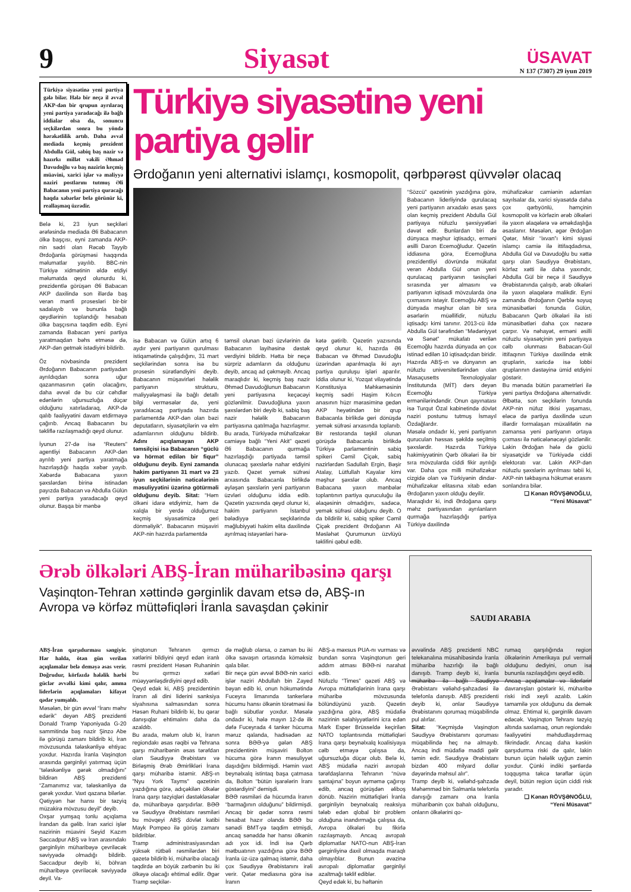9
Siyasət
ÜSAVAT
N 137 (7307) 29 iyun 2019
Türkiyə siyasətinə yeni partiya gələ bilər. Hələ bir neçə il əvvəl AKP-dən bir qrupun ayrılaraq yeni partiya yaradacağı ilə bağlı iddialar olsa da, sonuncu seçkilərdən sonra bu yöndə hərəkətlilik artıb. Daha əvvəl mediada keçmiş prezident Abdulla Gül, sabiq baş nazir və hazırkı millət vəkili Əhməd Davudoğlu və baş nazirin keçmiş müavini, xarici işlər və maliyyə naziri postlarını tutmuş Əli Babacanın yeni partiya quracağı haqda xəbərlər belə görünür ki, reallaşmaq üzrədir.
Belə ki, 23 iyun seçkiləri ərəfəsində mediada Əli Babacanın ölkə başçısı, eyni zamanda AKP-nin sədri olan Rəcəb Tayyib Ərdoğanla görüşməsi haqqında məlumatlar yayılıb. BBC-nin Türkiyə xidmətinin əldə etdiyi məlumatda qeyd olunurdu ki, prezidentlə görüşən Əli Babacan AKP daxilində son illərdə baş verən mənfi prosesləri bir-bir sadalayıb və bununla bağlı qeydlərinin toplandığı hesabatı ölkə başçısına təqdim edib. Eyni zamanda Babacan yeni partiya yaratmaqdan bəhs etməsə də, AKP-dən getmək istədiyini bildirib.
Öz növbəsində prezident Ərdoğanın Babacanın partiyadan ayrıldıqdan sonra uğur qazanmasının çətin olacağını, daha əvvəl də bu cür cəhdlər edənlərin uğursuzluğa düçar olduğunu xatırladaraq, AKP-də qalıb fəaliyyətini davam etdirməyə çağırıb. Ancaq Babacanın bu təkliflə razılaşmadığı qeyd olunur.
İyunun 27-də isə “Reuters” agentliyi Babacanın AKP-dən ayrılıb yeni partiya yaratmağa hazırlaşdığı haqda xəbər yayıb. Xəbərdə Babacana yaxın şəxslərdən birinə istinadən payızda Babacan və Abdulla Gülün yeni partiya yaradacağı qeyd olunur. Başqa bir mənbə
Türkiyə siyasətinə yeni partiya gəlir
Ərdoğanın yeni alternativi islamçı, kosmopolit, qərbpərəst qüvvələr olacaq
isə Babacan və Gülün artıq 6 aydır yeni partiyanın qurulması istiqamətində çalışdığını, 31 mart seçkilərindən sonra isə bu prosesin sürətləndiyini deyib. Babacanın müşavirləri hələlik partiyanın strukturu, maliyyələşməsi ilə bağlı detallı bilgi verməsələr də, yeni yaradılacaq partiyada hazırda parlamentdə AKP-dən olan bəzi deputatların, siyasətçilərin və elm adamlarının olduğunu bildirib. Adını açıqlamayan AKP təmsilçisi isə Babacanın “güclü və hörmət edilən bir fiqur” olduğunu deyib. Eyni zamanda hakim partiyanın 31 mart və 23 iyun seçkilərinin nəticələrinin məsuliyyətini üzərinə götürməli olduğunu deyib. Sitat: “Həm ölkəni idarə etdiyimiz, həm də xalqla bir yerdə olduğumuz keçmiş siyasətimizə geri dönməliyik”. Babacanın müşaviri AKP-nin hazırda parlamentdə
təmsil olunan bəzi üzvlərinin də Babacanın layihəsinə dəstək verdiyini bildirib. Hətta bir neçə sürpriz adamların da olduğunu deyib, ancaq ad çəkməyib. Ancaq maraqlıdır ki, keçmiş baş nazir Əhməd Davudoğlunun Babacanın yeni partiyasına keçəcəyi gözlənilmir. Davudoğluna yaxın şəxslərdən biri deyib ki, sabiq baş nazir hələlik Babacanın partiyasına qatılmağa hazırlaşmır. Bu arada, Türkiyədə mühafizəkar camiəyə bağlı “Yeni Akit” qəzeti Əli Babacanın qurmağa hazırlaşdığı partiyada təmsil olunacaq şəxslərlə nahar etdiyini yazıb. Qəzet yemək süfrəsi arxasında Babacanla birlikdə əyləşən şəxslərin yeni partiyanın üzvləri olduğunu iddia edib. Qəzetin yazısında qeyd olunur ki, hakim partiyanın İstanbul bələdiyyə seçkilərində məğlubiyyəti hakim elita daxilində ayrılmaq istəyənləri hərə-
kətə gətirib. Qəzetin yazısında qeyd olunur ki, hazırda Əli Babacan və Əhməd Davudoğlu üzərindən aparılmaqla iki ayrı partiya quruluşu işləri aparılır. İddia olunur ki, Yozqat vilayətində Konstitusiya Məhkəməsinin keçmiş sədri Haşim Kılıcın anasının hüzr mərasiminə gedən AKP heyətindən bir qrup Babacanla birlikdə geri dönüşdə yemək süfrəsi arxasında toplanıb. Bir restoranda təşkil olunan görüşdə Babacanla birlikdə Türkiyə parlamentinin sabiq spikeri Cəmil Çiçək, sabiq nazirlərdən Sadullah Ergin, Bəşir Atalay, Lütfullah Kayalar kimi məşhur şəxslər olub. Ancaq Babacana yaxın mənbələr toplantının partiya quruculuğu ilə əlaqəsinin olmadığını, sadəcə, yemək süfrəsi olduğunu deyib. O da bildirilir ki, sabiq spiker Cəmil Çiçək prezident Ərdoğanın Ali Məsləhət Qurumunun üzvlüyü təklifini qəbul edib.
“Sözcü” qəzetinin yazdığına görə, Babacanın liderliyində qurulacaq yeni partiyanın arxadakı əsas şəxs olan keçmiş prezident Abdulla Gül partiyaya nüfuzlu şəxsiyyətləri dəvət edir. Bunlardan biri də dünyaca məşhur iqtisadçı, erməni əsilli Daron Ecemoğludur. Qəzetin iddiasına görə, Ecemoğluna prezidentliyi dövründə mükafat verən Abdulla Gül onun yeni qurulacaq partiyanın təsisçiləri sırasında yer almasını və partiyanın iqtisadi mövzularda önə çıxmasını istəyir. Ecemoğlu ABŞ və dünyada məşhur olan bir sıra əsərlərin müəllifidir, nüfuzlu iqtisadçı kimi tanınır. 2013-cü ildə Abdulla Gül tərəfindən “Mədəniyyət və Sənət” mükafatı verilən Ecemoğlu hazırda dünyada ən çox istinad edilən 10 iqtisadçıdan biridir. Hazırda ABŞ-ın və dünyanın ən nüfuzlu universitetlərindən olan Masaçusetts Texnologiyalar İnstitutunda (MİT) dərs deyən Ecemoğlu Türkiyə ermənilərindəndir. Onun qayınatası isə Turqut Özal kabinetində dövlət naziri postunu tutmuş İsmayıl Özdağlardır.
Məsələ ondadır ki, yeni partiyanın quruculan həssas şəkildə seçilmiş şəxslərdir. Hazırda Türkiyə hakimiyyətinin Qərb ölkələri ilə bir sıra mövzularda ciddi fikir ayrılığı var. Daha çox milli mühafizəkar cizgidə olan və Türkiyənin dindar-mühafizəkar elitasına xitab edən Ərdoğanın yaxın olduğu deyilir.
Maraqlıdır ki, indi Ərdoğana qarşı məhz partiyasından ayrılanların qurmağa hazırlaşdığı partiya Türkiyə daxilində
mühafizəkar camiənin adamları sayılsalar da, xarici siyasətdə daha çox qərbyönlü, həmçinin kosmopolit və körfəzin ərəb ölkələri ilə yaxın əlaqələrə və əməkdaşlığa əsaslanır. Məsələn, əgər Ərdoğan Qətər, Misir “ixvan”ı kimi siyasi islamçı camiə ilə ittifaqdadırsa, Abdulla Gül və Davudoğlu bu xəttə qarşı olan Səudiyyə Ərəbistanı, körfəz xətti ilə daha yaxındır, Abdulla Gül bir neçə il Səudiyyə Ərəbistanında çalışıb, ərəb ölkələri ilə yaxın əlaqələrə malikdir. Eyni zamanda Ərdoğanın Qərblə soyuq münasibətləri fonunda Gülün, Babacanın Qərb ölkələri ilə isti münasibətləri daha çox nəzərə çarpır. Və nəhayət, erməni əsilli nüfuzlu siyasətçinin yeni partiyaya cəlb olunması Babacan-Gül ittifaqının Türkiyə daxilində etnik qruplarin, xaricdə isə lobbi qruplarının dəstəyinə ümid etdiyini göstərir.
Bu mənada bütün parametrləri ilə yeni partiya Ərdoğana alternativdir. Əlbəttə, son seçkilərin fonunda AKP-nin nüfuz itkisi yaşaması, eləcə də partiya daxilində uzun illərdir formalaşan müxalifətin nə zamansa yeni partiyanın ortaya çıxması ilə nəticələnəcəyi gözlənilir. Lakin Ərdoğan hələ də güclü siyasətçidir və Türkiyədə ciddi elektoratı var. Lakin AKP-dən nüfuzlu şəxslərin ayrılması təbii ki, AKP-nin təkbaşına hökumət erasını sonlandıra bilər.
❑ Kənan RÖVŞƏNOĞLU,
“Yeni Müsavat”
Ərəb ölkələri ABŞ-İran müharibəsinə qarşı
Vaşinqton-Tehran xəttində gərginlik davam etsə də, ABŞ-ın Avropa və körfəz müttəfiqləri İranla savaşdan çəkinir
SAUDI ARABIA
ABŞ-İran qarşıdurması səngiyir. Hər halda, ötən gün verilən açıqlamalar belə deməyə əsas verir. Doğrudur, körfəzdə hələlik hərbi güclər əvvəlki kimi qalır, amma liderlərin açıqlamaları kifayət qədər yumşalıb.
Məsələn, bir gün əvvəl “İranı məhv edərik” deyən ABŞ prezidenti Donald Tramp Yaponiyada G-20 sammitində baş nazir Şinzo Abe ilə görüşü zamanı bildirib ki, İran mövzusunda tələskənliyə ehtiyac yoxdur. Hazırda İranla Vaşinqton arasında gərginliyi yatırmaq üçün “tələskənliyə gərək olmadığını” bildirən ABŞ prezidenti “Zamanımız var, tələskənliyə də gərək yoxdur. Vaxt qazana bilərlər. Qətiyyən hər hansı bir təzyiq müzakirə mövzusu deyil” deyib.
Oxşar yumşaq tonlu açıqlama İrandan da gəlib. İran xarici işlər nazirinin müavini Seyid Kazım Səccadpur ABŞ və İran arasındakı gərginliyin müharibəyə çevriləcək səviyyədə olmadığı bildirib. Səccadpur deyib ki, böhran müharibəyə çevriləcək səviyyədə deyil. Va-
şinqtonun Tehranın qırmızı xətlərini bildiyini qeyd edən iranlı rəsmi prezident Həsən Ruhaninin bu qırmızı xətləri müəyyənləşdirdiyini qeyd edib.
Qeyd edək ki, ABŞ prezidentinin İranın ali dini liderini sanksiya siyahısına salmasından sonra Həsən Ruhani bildirib ki, bu qərar danışıqlar ehtimalını daha da azaldıb.
Bu arada, məlum olub ki, İranın regiondakı əsas rəqibi və Tehrana qarşı müharibənin əsas tərəfdarı olan Səudiyyə Ərəbistanı və Birləşmiş Ərəb Əmirlikləri İrana qarşı müharibə istəmir. ABŞ-ın "Nyu York Tayms" qəzetinin yazdığına görə, adıçəkilən ölkələr İrana qarşı təzyiqləri dəstəkləsələr də, müharibəyə qarşıdırlar. BƏƏ və Səudiyyə Ərəbistanı rəsmiləri bu mövqeyi ABŞ dövlət katibi Mayk Pompeo ilə görüş zamanı bildiriblər.
Tramp administrasiyasından yüksək rütbəli rəsmilərdən biri qəzetə bildirib ki, müharibə olacağı təqdirdə ən böyük zərbənin bu iki ölkəyə olacağı ehtimal edilir. Əgər Tramp seçkilər-
də məğlub olarsa, o zaman bu iki ölkə savaşın ortasında köməksiz qala bilər.
Bir neçə gün əvvəl BƏƏ-nin xarici işlər naziri Abdullah bin Zayed bəyan edib ki, onun hökumətində Fuceyra limanında tankerlərə hücumu hansı ölkənin törətməsi ilə bağlı sübutlar yoxdur. Məsələ ondadır ki, hələ mayın 12-də ilk dəfə Fuceyrada 4 tanker hücuma məruz qalanda, hadisədən az sonra BƏƏ-yə gələn ABŞ prezidentinin müşaviri Bolton hücuma görə İranın məsuliyyət daşıdığını bildirmişdi. Həmin vaxt beynəlxalq istintaq başa çatmasa da, Bolton “bütün işarələrin İranı göstərdiyini” demişdi.
BƏƏ rəsmiləri də hücumda İranın “barmağının olduğunu” bildirmişdi. Ancaq bir qədər sonra rəsmi hesabat hazır olanda BƏƏ bu sənədi BMT-yə təqdim etmişdi, ancaq sənəddə hər hansı ölkənin adı yox idi. İndi isə Qərb mətbuatının yazdığına görə BƏƏ İranla üz-üzə qalmaq istəmir, daha çox Səudiyyə Ərəbistanını irəli verir. Qətər mediasına görə isə İranın
ABŞ-a məxsus PUA-nı vurması və bundan sonra Vaşinqtonun geri addım atması BƏƏ-ni narahat edib.
Nüfuzlu “Times” qəzeti ABŞ və Avropa müttəfiqlərinin İrana qarşı müharibə mövzusunda bölündüyünü yazıb. Qəzetin yazdığına görə, ABŞ müdafiə nazirinin səlahiyyətlərini icra edən Mark Esper Brüsseldə keçirilən NATO toplantısında müttəfiqləri İrana qarşı beynəlxalq koalisiyaya cəlb etməyə çalışsa da, uğursuzluğa düçar olub. Belə ki, ABŞ müdafiə naziri avropalı tərəfdaşlarına Tehranın “nüvə şantajına” boyun əyməmə çağırışı edib, ancaq görüşdən əliboş dönüb. Nazirin müttəfiqləri İranla gərginliyin beynəlxalq reaksiya tələb edən qlobal bir problem olduğuna inandırmağa çalışsa da, Avropa ölkələri bu fikirlə razılaşmayıb. Ancaq avropalı diplomatlar NATO-nun ABŞ-İran gərginliyinə daxil olmaqda maraqlı olmayıblar. Bunun əvəzinə avropalı diplomatlar gərginliyi azaltmağı təklif ediblər.
Qeyd edək ki, bu həftənin
əvvəlində ABŞ prezidenti NBC telekanalına müsahibəsində İranla müharibə hazırlığı ilə bağlı danışıb. Tramp deyib ki, İranla müharibə ilə bağlı Səudiyyə Ərəbistanı vəliəhd-şahzadəsi ilə telefonla danışıb. ABŞ prezidenti deyib ki, onlar Səudiyyə Ərəbistanını qorumaq müqabilində pul alırlar.
Sitat: “Keçmişdə Vaşinqton Səudiyyə Ərəbistanını qoruması müqabilində heç nə almayıb. Ancaq indi müdafiə maddi gəlir təmin edir. Səudiyyə Ərəbistanı bizdən 400 milyard dollar dəyərində məhsul alır”.
Tramp deyib ki, vəliəhd-şahzadə Məhəmməd bin Salmanla telefonla danışığı zamanı ona İranla müharibənin çox bahalı olduğunu, onların ölkələrini qo-
rumaq qarşılığında region ölkələrinin Amerikaya pul verməli olduğunu dediyini, onun isə bununla razılaşdığını qeyd edib.
Ancaq açıqlamalar və liderlərin davranışları göstərir ki, müharibə riski indi xeyli azalıb. Lakin tamamilə yox olduğunu da demək olmaz. Ehtimal ki, gərginlik davam edəcək. Vaşinqton Tehranı təzyiq altında saxlamaq, onun regiondakı fəaliyyətini məhdudlaşdırmaq fikrindədir. Ancaq daha kəskin qarşıdurma riski də qalır, lakin bunun üçün hələlik uyğun zəmin yoxdur. Çünki indiki şərtlərdə toqquşma təkcə tərəflər üçün deyil, bütün region üçün ciddi risk yaradır.
❑ Kənan RÖVŞƏNOĞLU,
“Yeni Müsavat”